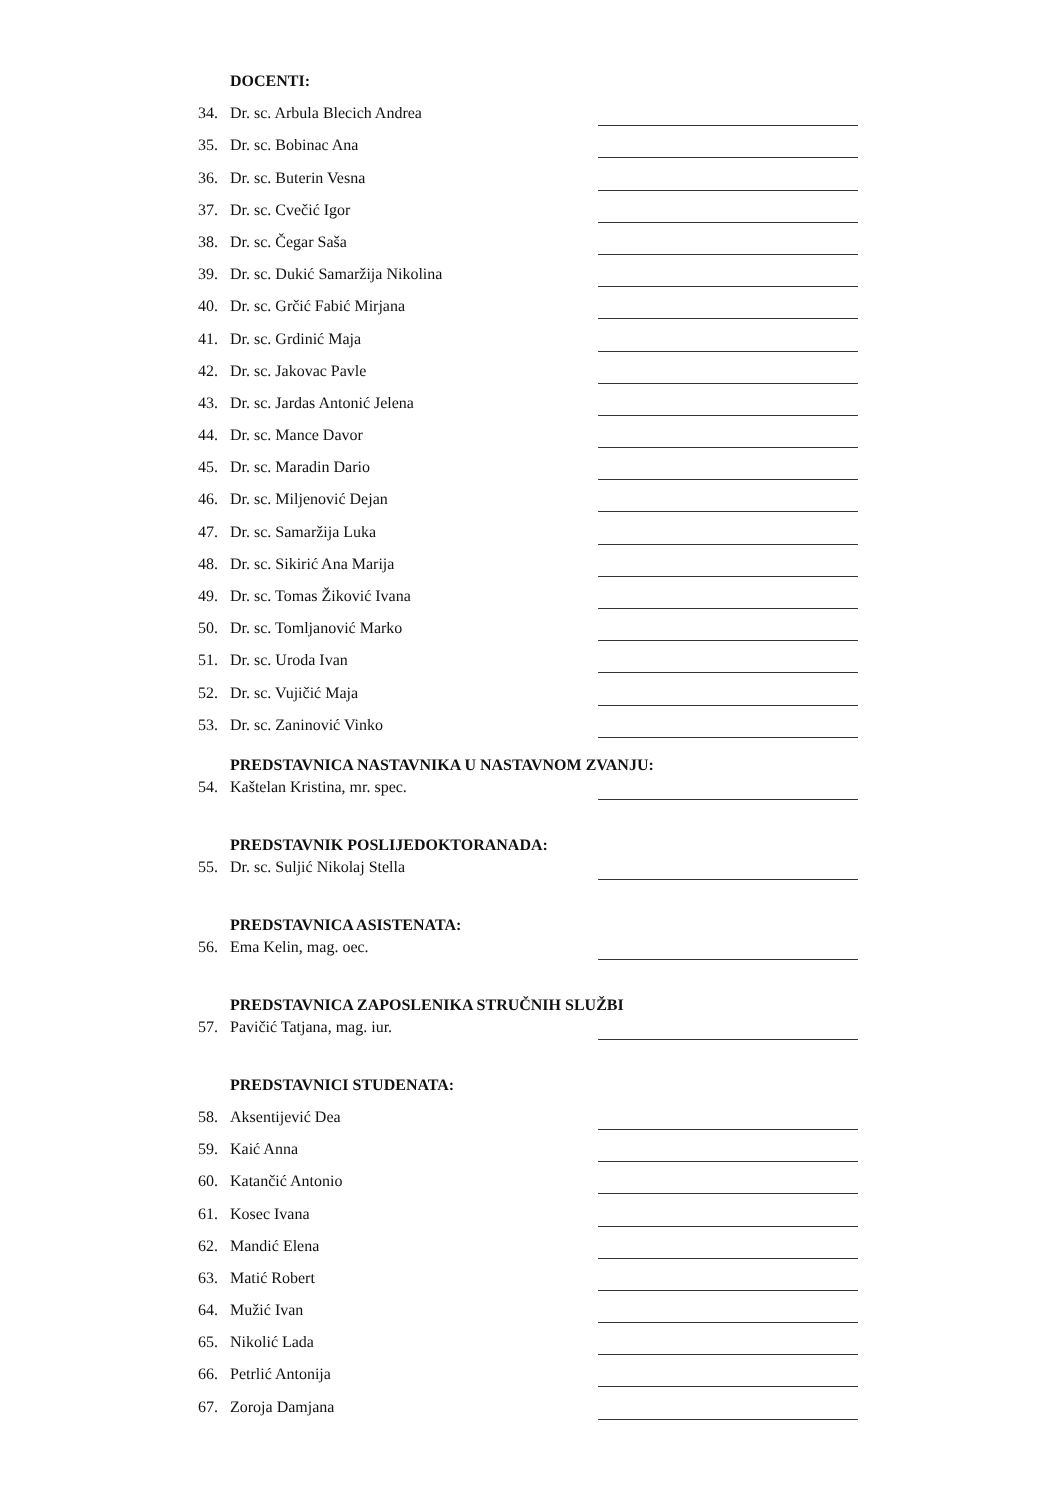DOCENTI:
34. Dr. sc. Arbula Blecich Andrea
35. Dr. sc. Bobinac Ana
36. Dr. sc. Buterin Vesna
37. Dr. sc. Cvečić Igor
38. Dr. sc. Čegar Saša
39. Dr. sc. Dukić Samaržija Nikolina
40. Dr. sc. Grčić Fabić Mirjana
41. Dr. sc. Grdinić Maja
42. Dr. sc. Jakovac Pavle
43. Dr. sc. Jardas Antonić Jelena
44. Dr. sc. Mance Davor
45. Dr. sc. Maradin Dario
46. Dr. sc. Miljenović Dejan
47. Dr. sc. Samaržija Luka
48. Dr. sc. Sikirić Ana Marija
49. Dr. sc. Tomas Žiković Ivana
50. Dr. sc. Tomljanović Marko
51. Dr. sc. Uroda Ivan
52. Dr. sc. Vujičić Maja
53. Dr. sc. Zaninović Vinko
PREDSTAVNICA NASTAVNIKA U NASTAVNOM ZVANJU:
54. Kaštelan Kristina, mr. spec.
PREDSTAVNIK POSLIJEDOKTORANADA:
55. Dr. sc. Suljić Nikolaj Stella
PREDSTAVNICA ASISTENATA:
56. Ema Kelin, mag. oec.
PREDSTAVNICA ZAPOSLENIKA STRUČNIH SLUŽBI
57. Pavičić Tatjana, mag. iur.
PREDSTAVNICI STUDENATA:
58. Aksentijević Dea
59. Kaić Anna
60. Katančić Antonio
61. Kosec Ivana
62. Mandić Elena
63. Matić Robert
64. Mužić Ivan
65. Nikolić Lada
66. Petrlić Antonija
67. Zoroja Damjana